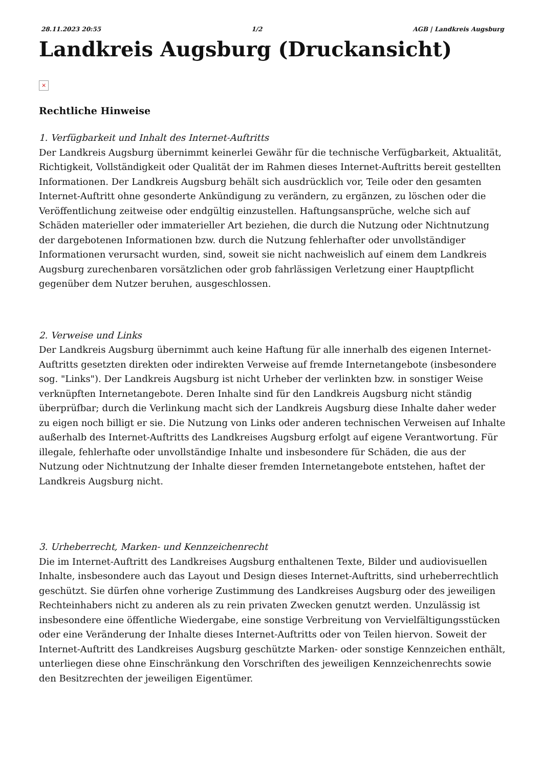28.11.2023 20:55 1/2 AGB | Landkreis Augsburg
Landkreis Augsburg (Druckansicht)
×
Rechtliche Hinweise
1. Verfügbarkeit und Inhalt des Internet-Auftritts
Der Landkreis Augsburg übernimmt keinerlei Gewähr für die technische Verfügbarkeit, Aktualität, Richtigkeit, Vollständigkeit oder Qualität der im Rahmen dieses Internet-Auftritts bereit gestellten Informationen. Der Landkreis Augsburg behält sich ausdrücklich vor, Teile oder den gesamten Internet-Auftritt ohne gesonderte Ankündigung zu verändern, zu ergänzen, zu löschen oder die Veröffentlichung zeitweise oder endgültig einzustellen. Haftungsansprüche, welche sich auf Schäden materieller oder immaterieller Art beziehen, die durch die Nutzung oder Nichtnutzung der dargebotenen Informationen bzw. durch die Nutzung fehlerhafter oder unvollständiger Informationen verursacht wurden, sind, soweit sie nicht nachweislich auf einem dem Landkreis Augsburg zurechenbaren vorsätzlichen oder grob fahrlässigen Verletzung einer Hauptpflicht gegenüber dem Nutzer beruhen, ausgeschlossen.
2. Verweise und Links
Der Landkreis Augsburg übernimmt auch keine Haftung für alle innerhalb des eigenen Internet-Auftritts gesetzten direkten oder indirekten Verweise auf fremde Internetangebote (insbesondere sog. "Links"). Der Landkreis Augsburg ist nicht Urheber der verlinkten bzw. in sonstiger Weise verknüpften Internetangebote. Deren Inhalte sind für den Landkreis Augsburg nicht ständig überprüfbar; durch die Verlinkung macht sich der Landkreis Augsburg diese Inhalte daher weder zu eigen noch billigt er sie. Die Nutzung von Links oder anderen technischen Verweisen auf Inhalte außerhalb des Internet-Auftritts des Landkreises Augsburg erfolgt auf eigene Verantwortung. Für illegale, fehlerhafte oder unvollständige Inhalte und insbesondere für Schäden, die aus der Nutzung oder Nichtnutzung der Inhalte dieser fremden Internetangebote entstehen, haftet der Landkreis Augsburg nicht.
3. Urheberrecht, Marken- und Kennzeichenrecht
Die im Internet-Auftritt des Landkreises Augsburg enthaltenen Texte, Bilder und audiovisuellen Inhalte, insbesondere auch das Layout und Design dieses Internet-Auftritts, sind urheberrechtlich geschützt. Sie dürfen ohne vorherige Zustimmung des Landkreises Augsburg oder des jeweiligen Rechteinhabers nicht zu anderen als zu rein privaten Zwecken genutzt werden. Unzulässig ist insbesondere eine öffentliche Wiedergabe, eine sonstige Verbreitung von Vervielfältigungsstücken oder eine Veränderung der Inhalte dieses Internet-Auftritts oder von Teilen hiervon. Soweit der Internet-Auftritt des Landkreises Augsburg geschützte Marken- oder sonstige Kennzeichen enthält, unterliegen diese ohne Einschränkung den Vorschriften des jeweiligen Kennzeichenrechts sowie den Besitzrechten der jeweiligen Eigentümer.